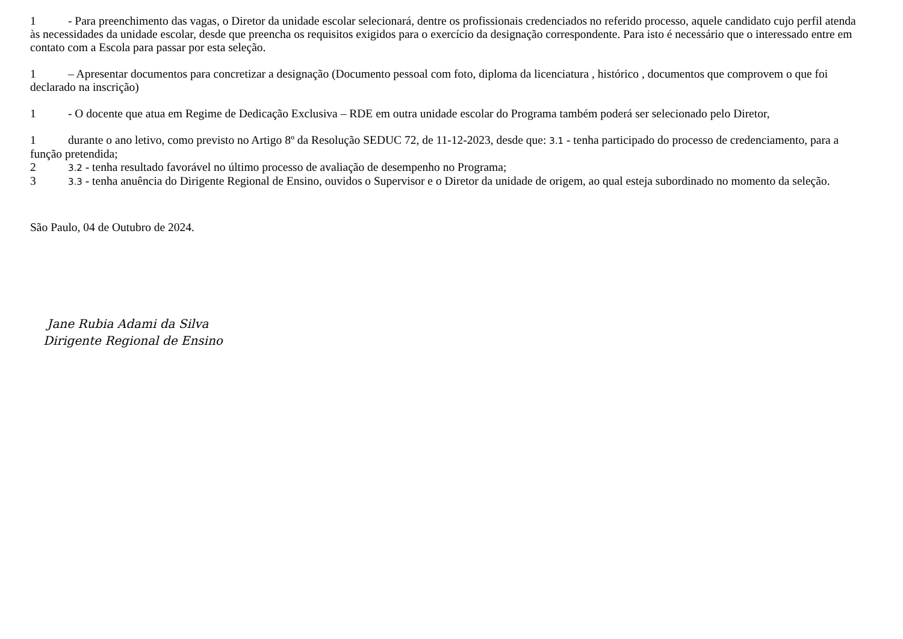1 - Para preenchimento das vagas, o Diretor da unidade escolar selecionará, dentre os profissionais credenciados no referido processo, aquele candidato cujo perfil atenda às necessidades da unidade escolar, desde que preencha os requisitos exigidos para o exercício da designação correspondente. Para isto é necessário que o interessado entre em contato com a Escola para passar por esta seleção.
1 – Apresentar documentos para concretizar a designação (Documento pessoal com foto, diploma da licenciatura , histórico , documentos que comprovem o que foi declarado na inscrição)
1 - O docente que atua em Regime de Dedicação Exclusiva – RDE em outra unidade escolar do Programa também poderá ser selecionado pelo Diretor,
1 durante o ano letivo, como previsto no Artigo 8º da Resolução SEDUC 72, de 11-12-2023, desde que: 3.1 - tenha participado do processo de credenciamento, para a função pretendida;
2 3.2 - tenha resultado favorável no último processo de avaliação de desempenho no Programa;
3 3.3 - tenha anuência do Dirigente Regional de Ensino, ouvidos o Supervisor e o Diretor da unidade de origem, ao qual esteja subordinado no momento da seleção.
São Paulo, 04 de Outubro de 2024.
Jane Rubia Adami da Silva
Dirigente Regional de Ensino